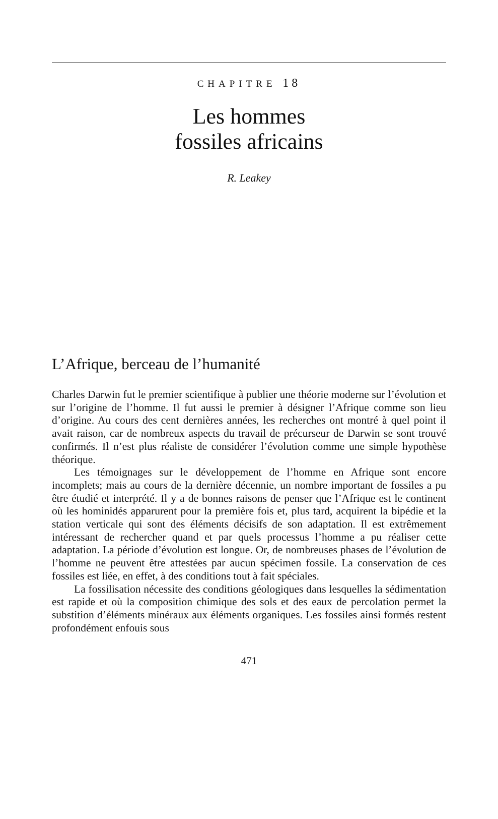CHAPITRE 18
Les hommes
fossiles africains
R. Leakey
L’Afrique, berceau de l’humanité
Charles Darwin fut le premier scientifique à publier une théorie moderne sur l’évolution et sur l’origine de l’homme. Il fut aussi le premier à désigner l’Afrique comme son lieu d’origine. Au cours des cent dernières années, les recherches ont montré à quel point il avait raison, car de nombreux aspects du travail de précurseur de Darwin se sont trouvé confirmés. Il n’est plus réaliste de considérer l’évolution comme une simple hypothèse théorique.
Les témoignages sur le développement de l’homme en Afrique sont encore incomplets; mais au cours de la dernière décennie, un nombre important de fossiles a pu être étudié et interprété. Il y a de bonnes raisons de penser que l’Afrique est le continent où les hominidés apparurent pour la première fois et, plus tard, acquirent la bipédie et la station verticale qui sont des éléments décisifs de son adaptation. Il est extrêmement intéressant de rechercher quand et par quels processus l’homme a pu réaliser cette adaptation. La période d’évolution est longue. Or, de nombreuses phases de l’évolution de l’homme ne peuvent être attestées par aucun spécimen fossile. La conservation de ces fossiles est liée, en effet, à des conditions tout à fait spéciales.
La fossilisation nécessite des conditions géologiques dans lesquelles la sédimentation est rapide et où la composition chimique des sols et des eaux de percolation permet la substition d’éléments minéraux aux éléments organiques. Les fossiles ainsi formés restent profondément enfouis sous
471